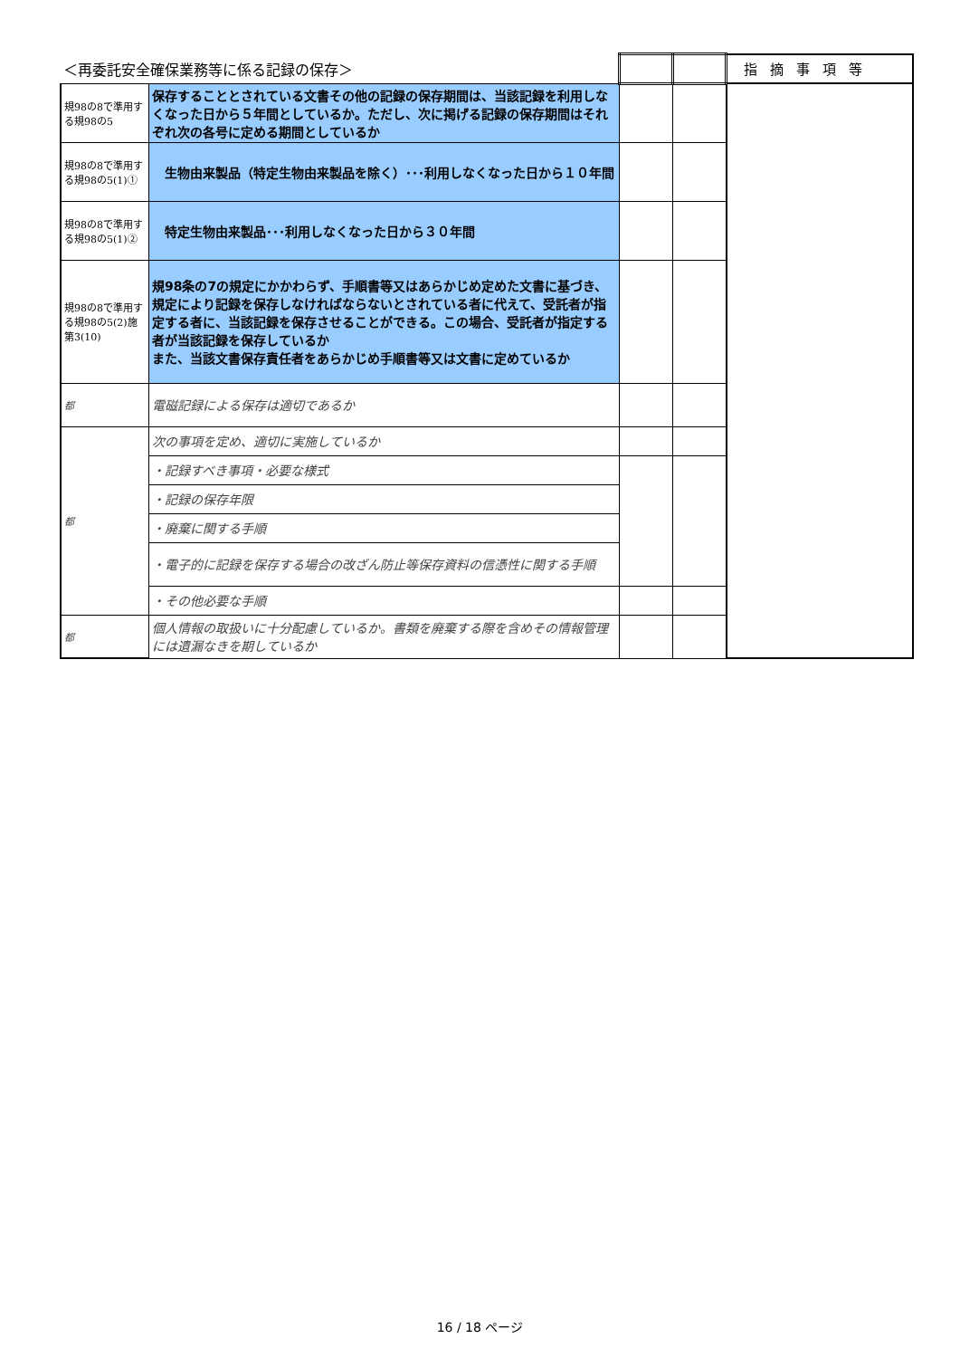| ＜再委託安全確保業務等に係る記録の保存＞ | | | | 指摘事項等 |
| 規98の8で準用する規98の5 | 保存することとされている文書その他の記録の保存期間は、当該記録を利用しなくなった日から５年間としているか。ただし、次に掲げる記録の保存期間はそれぞれ次の各号に定める期間としているか | | | |
| 規98の8で準用する規98の5(1)① | 生物由来製品（特定生物由来製品を除く）･･･利用しなくなった日から１０年間 | | | |
| 規98の8で準用する規98の5(1)② | 特定生物由来製品･･･利用しなくなった日から３０年間 | | | |
| 規98の8で準用する規98の5(2)施第3(10) | 規98条の7の規定にかかわらず、手順書等又はあらかじめ定めた文書に基づき、規定により記録を保存しなければならないとされている者に代えて、受託者が指定する者に、当該記録を保存させることができる。この場合、受託者が指定する者が当該記録を保存しているか また、当該文書保存責任者をあらかじめ手順書等又は文書に定めているか | | | |
| 都 | 電磁記録による保存は適切であるか | | | |
| 都 | 次の事項を定め、適切に実施しているか | | | |
| | ・記録すべき事項・必要な様式 | | | |
| | ・記録の保存年限 | | | |
| | ・廃棄に関する手順 | | | |
| | ・電子的に記録を保存する場合の改ざん防止等保存資料の信憑性に関する手順 | | | |
| | ・その他必要な手順 | | | |
| 都 | 個人情報の取扱いに十分配慮しているか。書類を廃棄する際を含めその情報管理には遺漏なきを期しているか | | | |
16 / 18 ページ